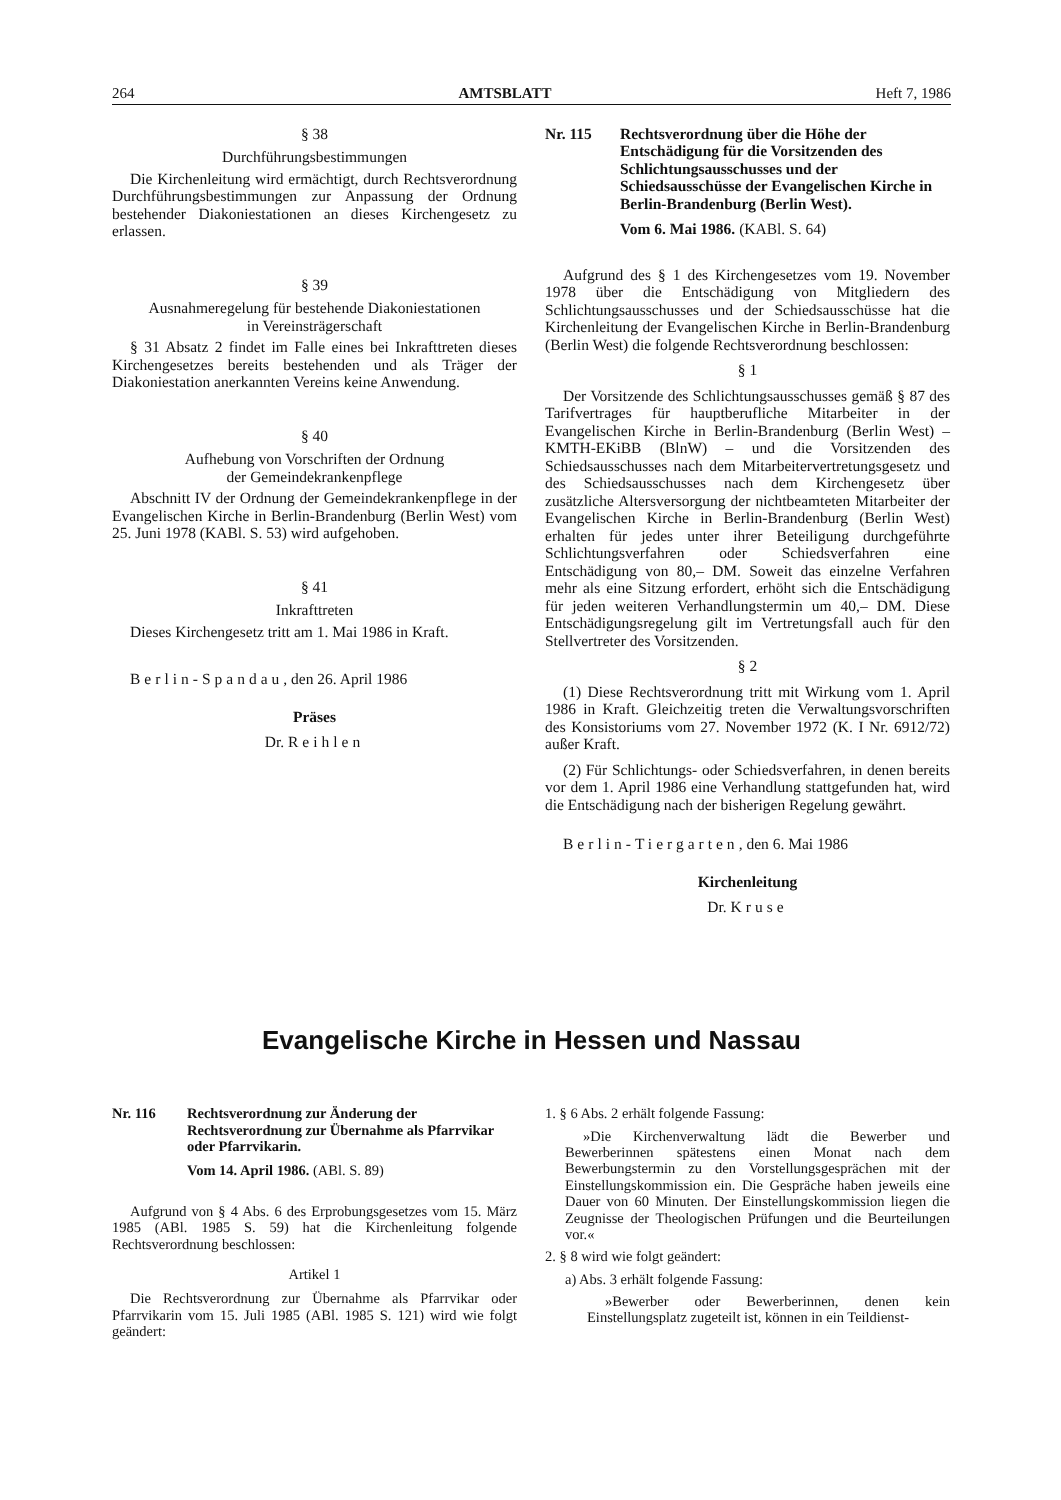264 AMTSBLATT Heft 7, 1986
§ 38
Durchführungsbestimmungen
Die Kirchenleitung wird ermächtigt, durch Rechtsverordnung Durchführungsbestimmungen zur Anpassung der Ordnung bestehender Diakoniestationen an dieses Kirchengesetz zu erlassen.
§ 39
Ausnahmeregelung für bestehende Diakoniestationen
in Vereinsträgerschaft
§ 31 Absatz 2 findet im Falle eines bei Inkrafttreten dieses Kirchengesetzes bereits bestehenden und als Träger der Diakoniestation anerkannten Vereins keine Anwendung.
§ 40
Aufhebung von Vorschriften der Ordnung
der Gemeindekrankenpflege
Abschnitt IV der Ordnung der Gemeindekrankenpflege in der Evangelischen Kirche in Berlin-Brandenburg (Berlin West) vom 25. Juni 1978 (KABl. S. 53) wird aufgehoben.
§ 41
Inkrafttreten
Dieses Kirchengesetz tritt am 1. Mai 1986 in Kraft.
Berlin-Spandau, den 26. April 1986
Präses
Dr. Reihlen
Nr. 115 Rechtsverordnung über die Höhe der Entschädigung für die Vorsitzenden des Schlichtungsausschusses und der Schiedsausschüsse der Evangelischen Kirche in Berlin-Brandenburg (Berlin West).
Vom 6. Mai 1986. (KABl. S. 64)
Aufgrund des § 1 des Kirchengesetzes vom 19. November 1978 über die Entschädigung von Mitgliedern des Schlichtungsausschusses und der Schiedsausschüsse hat die Kirchenleitung der Evangelischen Kirche in Berlin-Brandenburg (Berlin West) die folgende Rechtsverordnung beschlossen:
§ 1
Der Vorsitzende des Schlichtungsausschusses gemäß § 87 des Tarifvertrages für hauptberufliche Mitarbeiter in der Evangelischen Kirche in Berlin-Brandenburg (Berlin West) – KMTH-EKiBB (BlnW) – und die Vorsitzenden des Schiedsausschusses nach dem Mitarbeitervertretungsgesetz und des Schiedsausschusses nach dem Kirchengesetz über zusätzliche Altersversorgung der nichtbeamteten Mitarbeiter der Evangelischen Kirche in Berlin-Brandenburg (Berlin West) erhalten für jedes unter ihrer Beteiligung durchgeführte Schlichtungsverfahren oder Schiedsverfahren eine Entschädigung von 80,– DM. Soweit das einzelne Verfahren mehr als eine Sitzung erfordert, erhöht sich die Entschädigung für jeden weiteren Verhandlungstermin um 40,– DM. Diese Entschädigungsregelung gilt im Vertretungsfall auch für den Stellvertreter des Vorsitzenden.
§ 2
(1) Diese Rechtsverordnung tritt mit Wirkung vom 1. April 1986 in Kraft. Gleichzeitig treten die Verwaltungsvorschriften des Konsistoriums vom 27. November 1972 (K. I Nr. 6912/72) außer Kraft.
(2) Für Schlichtungs- oder Schiedsverfahren, in denen bereits vor dem 1. April 1986 eine Verhandlung stattgefunden hat, wird die Entschädigung nach der bisherigen Regelung gewährt.
Berlin-Tiergarten, den 6. Mai 1986
Kirchenleitung
Dr. Kruse
Evangelische Kirche in Hessen und Nassau
Nr. 116 Rechtsverordnung zur Änderung der Rechtsverordnung zur Übernahme als Pfarrvikar oder Pfarrvikarin.
Vom 14. April 1986. (ABl. S. 89)
Aufgrund von § 4 Abs. 6 des Erprobungsgesetzes vom 15. März 1985 (ABl. 1985 S. 59) hat die Kirchenleitung folgende Rechtsverordnung beschlossen:
Artikel 1
Die Rechtsverordnung zur Übernahme als Pfarrvikar oder Pfarrvikarin vom 15. Juli 1985 (ABl. 1985 S. 121) wird wie folgt geändert:
1. § 6 Abs. 2 erhält folgende Fassung:
»Die Kirchenverwaltung lädt die Bewerber und Bewerberinnen spätestens einen Monat nach dem Bewerbungstermin zu den Vorstellungsgesprächen mit der Einstellungskommission ein. Die Gespräche haben jeweils eine Dauer von 60 Minuten. Der Einstellungskommission liegen die Zeugnisse der Theologischen Prüfungen und die Beurteilungen vor.«
2. § 8 wird wie folgt geändert:
a) Abs. 3 erhält folgende Fassung:
»Bewerber oder Bewerberinnen, denen kein Einstellungsplatz zugeteilt ist, können in ein Teildienst-